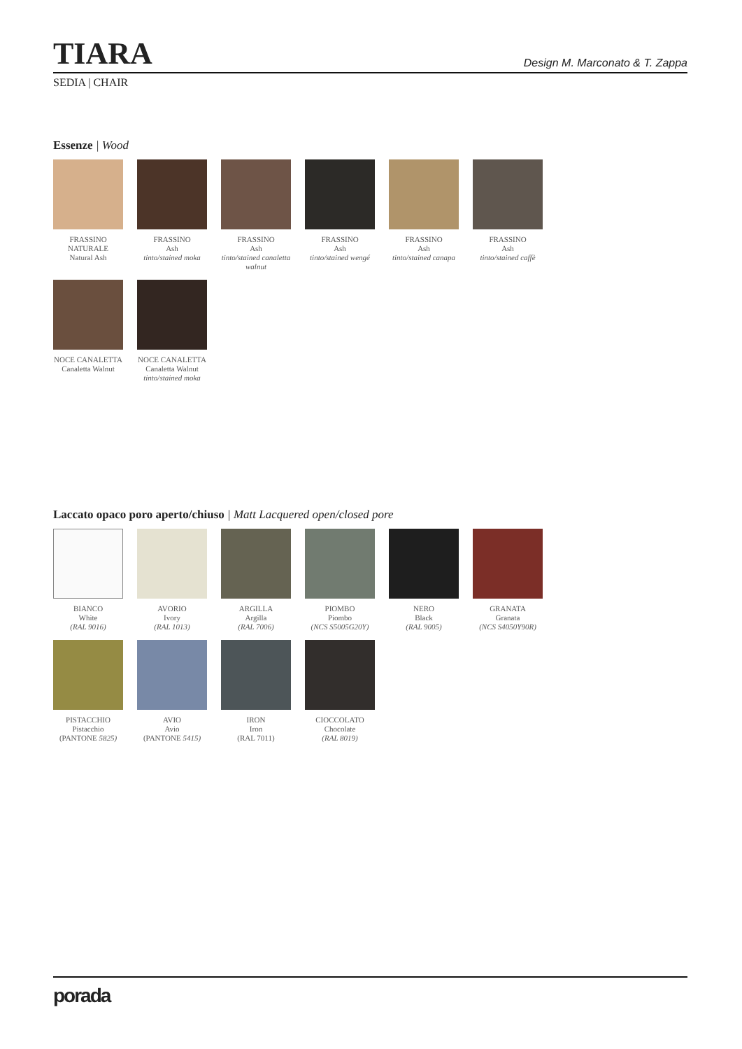TIARA
Design M. Marconato & T. Zappa
SEDIA | CHAIR
Essenze | Wood
FRASSINO NATURALE
Natural Ash
FRASSINO
Ash
tinto/stained moka
FRASSINO
Ash
tinto/stained canaletta walnut
FRASSINO
Ash
tinto/stained wengé
FRASSINO
Ash
tinto/stained canapa
FRASSINO
Ash
tinto/stained caffè
NOCE CANALETTA
Canaletta Walnut
NOCE CANALETTA
Canaletta Walnut
tinto/stained moka
Laccato opaco poro aperto/chiuso | Matt Lacquered open/closed pore
BIANCO
White
(RAL 9016)
AVORIO
Ivory
(RAL 1013)
ARGILLA
Argilla
(RAL 7006)
PIOMBO
Piombo
(NCS S5005G20Y)
NERO
Black
(RAL 9005)
GRANATA
Granata
(NCS S4050Y90R)
PISTACCHIO
Pistacchio
(PANTONE 5825)
AVIO
Avio
(PANTONE 5415)
IRON
Iron
(RAL 7011)
CIOCCOLATO
Chocolate
(RAL 8019)
porada